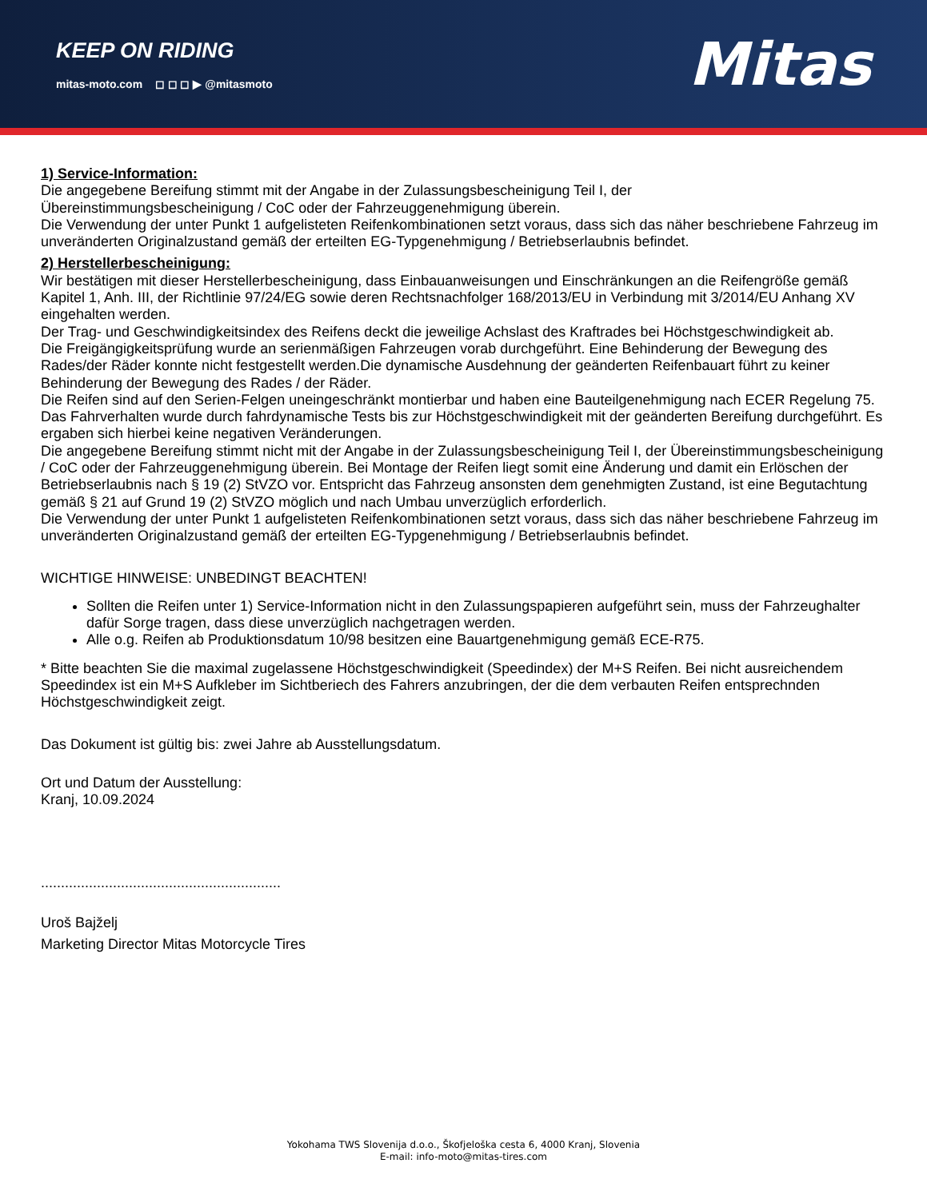KEEP ON RIDING
mitas-moto.com ◻ ◻ ◻ ▶ @mitasmoto
Mitas
1) Service-Information:
Die angegebene Bereifung stimmt mit der Angabe in der Zulassungsbescheinigung Teil I, der
Übereinstimmungsbescheinigung / CoC oder der Fahrzeuggenehmigung überein.
Die Verwendung der unter Punkt 1 aufgelisteten Reifenkombinationen setzt voraus, dass sich das näher beschriebene Fahrzeug im unveränderten Originalzustand gemäß der erteilten EG-Typgenehmigung / Betriebserlaubnis befindet.
2) Herstellerbescheinigung:
Wir bestätigen mit dieser Herstellerbescheinigung, dass Einbauanweisungen und Einschränkungen an die Reifengröße gemäß Kapitel 1, Anh. III, der Richtlinie 97/24/EG sowie deren Rechtsnachfolger 168/2013/EU in Verbindung mit 3/2014/EU Anhang XV eingehalten werden.
Der Trag- und Geschwindigkeitsindex des Reifens deckt die jeweilige Achslast des Kraftrades bei Höchstgeschwindigkeit ab.
Die Freigängigkeitsprüfung wurde an serienmäßigen Fahrzeugen vorab durchgeführt. Eine Behinderung der Bewegung des Rades/der Räder konnte nicht festgestellt werden.Die dynamische Ausdehnung der geänderten Reifenbauart führt zu keiner Behinderung der Bewegung des Rades / der Räder.
Die Reifen sind auf den Serien-Felgen uneingeschränkt montierbar und haben eine Bauteilgenehmigung nach ECER Regelung 75.
Das Fahrverhalten wurde durch fahrdynamische Tests bis zur Höchstgeschwindigkeit mit der geänderten Bereifung durchgeführt. Es ergaben sich hierbei keine negativen Veränderungen.
Die angegebene Bereifung stimmt nicht mit der Angabe in der Zulassungsbescheinigung Teil I, der Übereinstimmungsbescheinigung / CoC oder der Fahrzeuggenehmigung überein. Bei Montage der Reifen liegt somit eine Änderung und damit ein Erlöschen der Betriebserlaubnis nach § 19 (2) StVZO vor. Entspricht das Fahrzeug ansonsten dem genehmigten Zustand, ist eine Begutachtung gemäß § 21 auf Grund 19 (2) StVZO möglich und nach Umbau unverzüglich erforderlich.
Die Verwendung der unter Punkt 1 aufgelisteten Reifenkombinationen setzt voraus, dass sich das näher beschriebene Fahrzeug im unveränderten Originalzustand gemäß der erteilten EG-Typgenehmigung / Betriebserlaubnis befindet.
WICHTIGE HINWEISE: UNBEDINGT BEACHTEN!
Sollten die Reifen unter 1) Service-Information nicht in den Zulassungspapieren aufgeführt sein, muss der Fahrzeughalter dafür Sorge tragen, dass diese unverzüglich nachgetragen werden.
Alle o.g. Reifen ab Produktionsdatum 10/98 besitzen eine Bauartgenehmigung gemäß ECE-R75.
* Bitte beachten Sie die maximal zugelassene Höchstgeschwindigkeit (Speedindex) der M+S Reifen. Bei nicht ausreichendem Speedindex ist ein M+S Aufkleber im Sichtberiech des Fahrers anzubringen, der die dem verbauten Reifen entsprechnden Höchstgeschwindigkeit zeigt.
Das Dokument ist gültig bis: zwei Jahre ab Ausstellungsdatum.
Ort und Datum der Ausstellung:
Kranj, 10.09.2024
............................................................
Uroš Bajželj
Marketing Director Mitas Motorcycle Tires
Yokohama TWS Slovenija d.o.o., Škofjeloška cesta 6, 4000 Kranj, Slovenia
E-mail: info-moto@mitas-tires.com